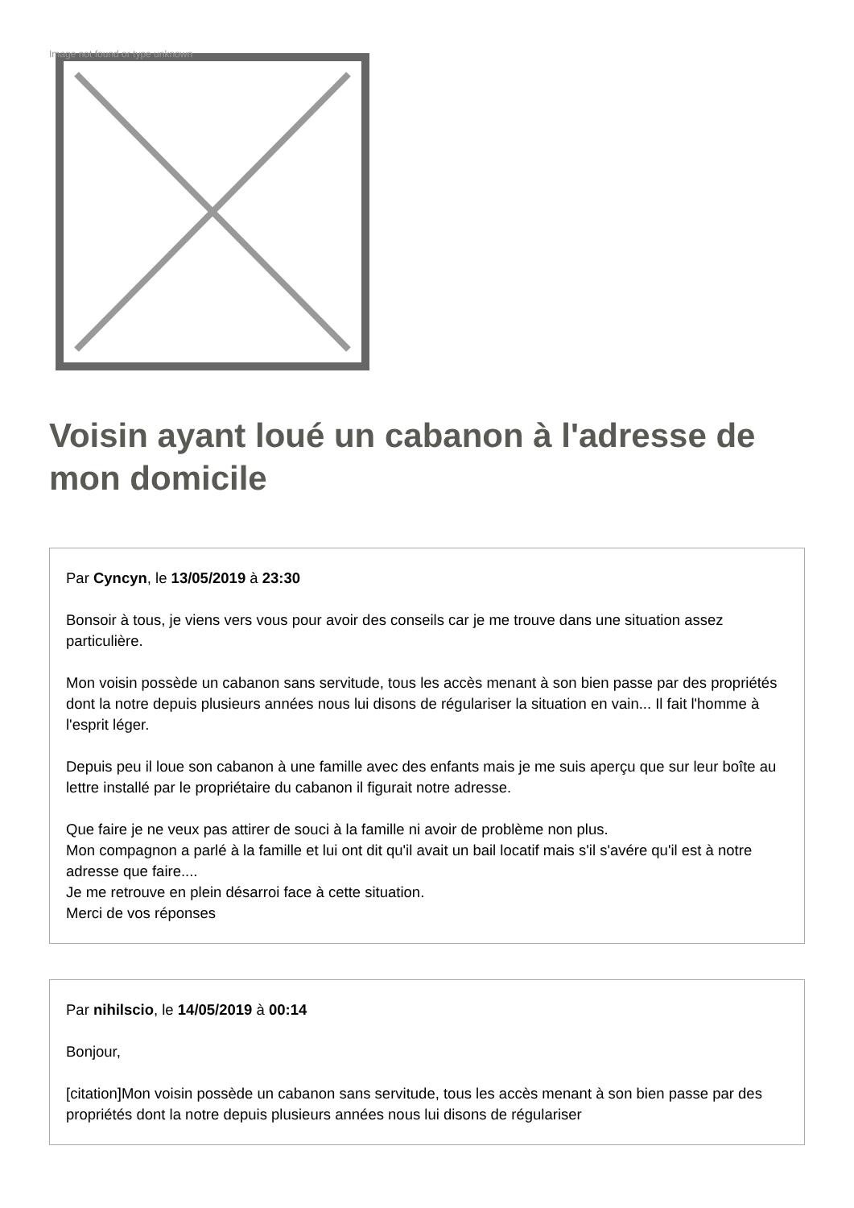Image not found or type unknown
Voisin ayant loué un cabanon à l'adresse de mon domicile
Par Cyncyn, le 13/05/2019 à 23:30
Bonsoir à tous, je viens vers vous pour avoir des conseils car je me trouve dans une situation assez particulière.
Mon voisin possède un cabanon sans servitude, tous les accès menant à son bien passe par des propriétés dont la notre depuis plusieurs années nous lui disons de régulariser la situation en vain... Il fait l'homme à l'esprit léger.
Depuis peu il loue son cabanon à une famille avec des enfants mais je me suis aperçu que sur leur boîte au lettre installé par le propriétaire du cabanon il figurait notre adresse.
Que faire je ne veux pas attirer de souci à la famille ni avoir de problème non plus.
Mon compagnon a parlé à la famille et lui ont dit qu'il avait un bail locatif mais s'il s'avére qu'il est à notre adresse que faire....
Je me retrouve en plein désarroi face à cette situation.
Merci de vos réponses
Par nihilscio, le 14/05/2019 à 00:14
Bonjour,
[citation]Mon voisin possède un cabanon sans servitude, tous les accès menant à son bien passe par des propriétés dont la notre depuis plusieurs années nous lui disons de régulariser